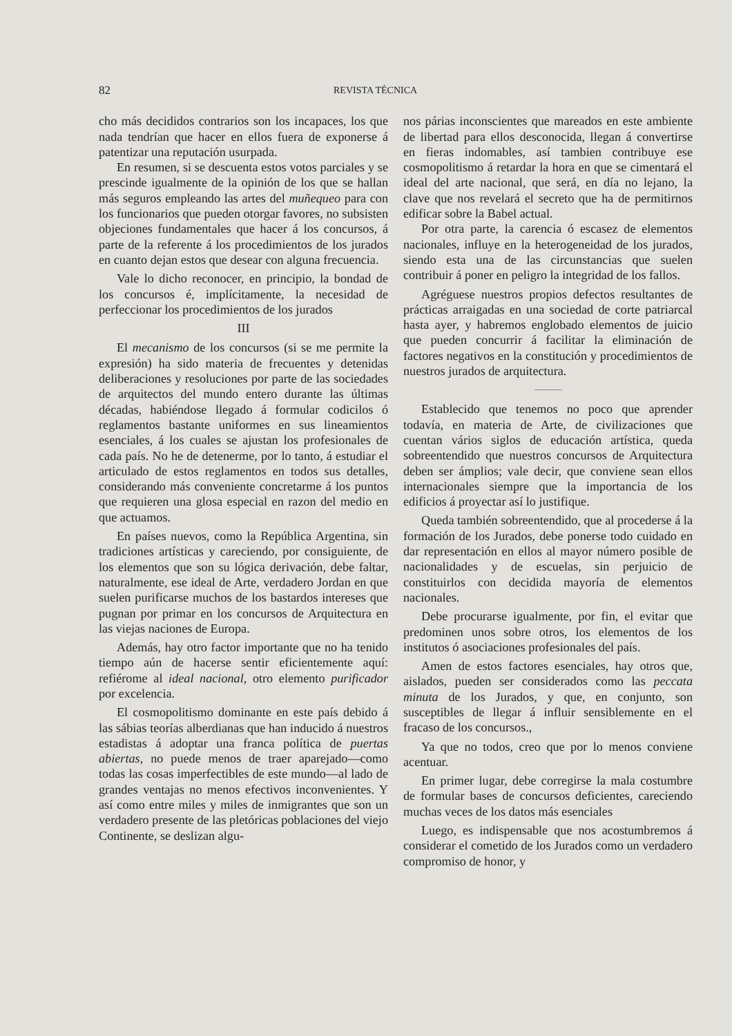82 REVISTA TÉCNICA
cho más decididos contrarios son los incapaces, los que nada tendrían que hacer en ellos fuera de exponerse á patentizar una reputación usurpada.
En resumen, si se descuenta estos votos parciales y se prescinde igualmente de la opinión de los que se hallan más seguros empleando las artes del muñequeo para con los funcionarios que pueden otorgar favores, no subsisten objeciones fundamentales que hacer á los concursos, á parte de la referente á los procedimientos de los jurados en cuanto dejan estos que desear con alguna frecuencia.
Vale lo dicho reconocer, en principio, la bondad de los concursos é, implícitamente, la necesidad de perfeccionar los procedimientos de los jurados
III
El mecanismo de los concursos (si se me permite la expresión) ha sido materia de frecuentes y detenidas deliberaciones y resoluciones por parte de las sociedades de arquitectos del mundo entero durante las últimas décadas, habiéndose llegado á formular codicilos ó reglamentos bastante uniformes en sus lineamientos esenciales, á los cuales se ajustan los profesionales de cada país. No he de detenerme, por lo tanto, á estudiar el articulado de estos reglamentos en todos sus detalles, considerando más conveniente concretarme á los puntos que requieren una glosa especial en razon del medio en que actuamos.
En países nuevos, como la República Argentina, sin tradiciones artísticas y careciendo, por consiguiente, de los elementos que son su lógica derivación, debe faltar, naturalmente, ese ideal de Arte, verdadero Jordan en que suelen purificarse muchos de los bastardos intereses que pugnan por primar en los concursos de Arquitectura en las viejas naciones de Europa.
Además, hay otro factor importante que no ha tenido tiempo aún de hacerse sentir eficientemente aquí: refiérome al ideal nacional, otro elemento purificador por excelencia.
El cosmopolitismo dominante en este país debido á las sábias teorías alberdianas que han inducido á nuestros estadistas á adoptar una franca política de puertas abiertas, no puede menos de traer aparejado—como todas las cosas imperfectibles de este mundo—al lado de grandes ventajas no menos efectivos inconvenientes. Y así como entre miles y miles de inmigrantes que son un verdadero presente de las pletóricas poblaciones del viejo Continente, se deslizan algu-
nos párias inconscientes que mareados en este ambiente de libertad para ellos desconocida, llegan á convertirse en fieras indomables, así tambien contribuye ese cosmopolitismo á retardar la hora en que se cimentará el ideal del arte nacional, que será, en día no lejano, la clave que nos revelará el secreto que ha de permitirnos edificar sobre la Babel actual.
Por otra parte, la carencia ó escasez de elementos nacionales, influye en la heterogeneidad de los jurados, siendo esta una de las circunstancias que suelen contribuir á poner en peligro la integridad de los fallos.
Agréguese nuestros propios defectos resultantes de prácticas arraigadas en una sociedad de corte patriarcal hasta ayer, y habremos englobado elementos de juicio que pueden concurrir á facilitar la eliminación de factores negativos en la constitución y procedimientos de nuestros jurados de arquitectura.
Establecido que tenemos no poco que aprender todavía, en materia de Arte, de civilizaciones que cuentan vários siglos de educación artística, queda sobreentendido que nuestros concursos de Arquitectura deben ser ámplios; vale decir, que conviene sean ellos internacionales siempre que la importancia de los edificios á proyectar así lo justifique.
Queda también sobreentendido, que al procederse á la formación de los Jurados, debe ponerse todo cuidado en dar representación en ellos al mayor número posible de nacionalidades y de escuelas, sin perjuicio de constituirlos con decidida mayoría de elementos nacionales.
Debe procurarse igualmente, por fin, el evitar que predominen unos sobre otros, los elementos de los institutos ó asociaciones profesionales del país.
Amen de estos factores esenciales, hay otros que, aislados, pueden ser considerados como las peccata minuta de los Jurados, y que, en conjunto, son susceptibles de llegar á influir sensiblemente en el fracaso de los concursos.,
Ya que no todos, creo que por lo menos conviene acentuar.
En primer lugar, debe corregirse la mala costumbre de formular bases de concursos deficientes, careciendo muchas veces de los datos más esenciales
Luego, es indispensable que nos acostumbremos á considerar el cometido de los Jurados como un verdadero compromiso de honor, y